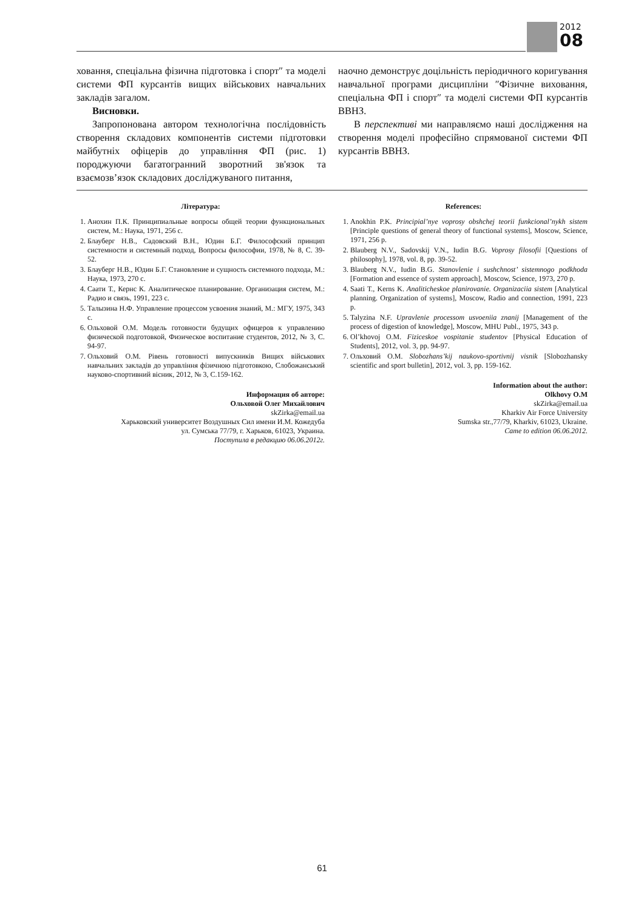2012
08
ховання, спеціальна фізична підготовка і спорт″ та моделі системи ФП курсантів вищих військових навчальних закладів загалом.
Висновки.
Запропонована автором технологічна послідовність створення складових компонентів системи підготовки майбутніх офіцерів до управління ФП (рис. 1) породжуючи багатогранний зворотний зв'язок та взаємозв’язок складових досліджуваного питання,
наочно демонструє доцільність періодичного коригування навчальної програми дисципліни ″Фізичне виховання, спеціальна ФП і спорт″ та моделі системи ФП курсантів ВВНЗ.
В перспективі ми направляємо наші дослідження на створення моделі професійно спрямованої системи ФП курсантів ВВНЗ.
Література:
1. Анохин П.К. Принципиальные вопросы общей теории функциональных систем, М.: Наука, 1971, 256 с.
2. Блауберг Н.В., Садовский В.Н., Юдин Б.Г. Философский принцип системности и системный подход, Вопросы философии, 1978, № 8, С. 39-52.
3. Блауберг Н.В., Юдин Б.Г. Становление и сущность системного подхода, М.: Наука, 1973, 270 с.
4. Саати Т., Кернс К. Аналитическое планирование. Организация систем, М.: Радио и связь, 1991, 223 с.
5. Талызина Н.Ф. Управление процессом усвоения знаний, М.: МГУ, 1975, 343 с.
6. Ольховой О.М. Модель готовности будущих офицеров к управлению физической подготовкой, Физическое воспитание студентов, 2012, № 3, С. 94-97.
7. Ольховий О.М. Рівень готовності випускників Вищих військових навчальних закладів до управління фізичною підготовкою, Слобожанський науково-спортивний вісник, 2012, № 3, С.159-162.
Информация об авторе:
Ольховой Олег Михайлович
skZirka@email.ua
Харьковский университет Воздушных Сил имени И.М. Кожедуба
ул. Сумська 77/79, г. Харьков, 61023, Украина.
Поступила в редакцию 06.06.2012г.
References:
1. Anokhin P.K. Principial’nye voprosy obshchej teorii funkcional’nykh sistem [Principle questions of general theory of functional systems], Moscow, Science, 1971, 256 p.
2. Blauberg N.V., Sadovskij V.N., Iudin B.G. Voprosy filosofii [Questions of philosophy], 1978, vol. 8, pp. 39-52.
3. Blauberg N.V., Iudin B.G. Stanovlenie i sushchnost’ sistemnogo podkhoda [Formation and essence of system approach], Moscow, Science, 1973, 270 p.
4. Saati T., Kerns K. Analiticheskoe planirovanie. Organizaciia sistem [Analytical planning. Organization of systems], Moscow, Radio and connection, 1991, 223 p.
5. Talyzina N.F. Upravlenie processom usvoeniia znanij [Management of the process of digestion of knowledge], Moscow, MHU Publ., 1975, 343 p.
6. Ol’khovoj O.M. Fiziceskoe vospitanie studentov [Physical Education of Students], 2012, vol. 3, pp. 94-97.
7. Ольховий O.M. Slobozhans’kij naukovo-sportivnij visnik [Slobozhansky scientific and sport bulletin], 2012, vol. 3, pp. 159-162.
Information about the author:
Olkhovy O.M
skZirka@email.ua
Kharkiv Air Force University
Sumska str.,77/79, Kharkiv, 61023, Ukraine.
Came to edition 06.06.2012.
61